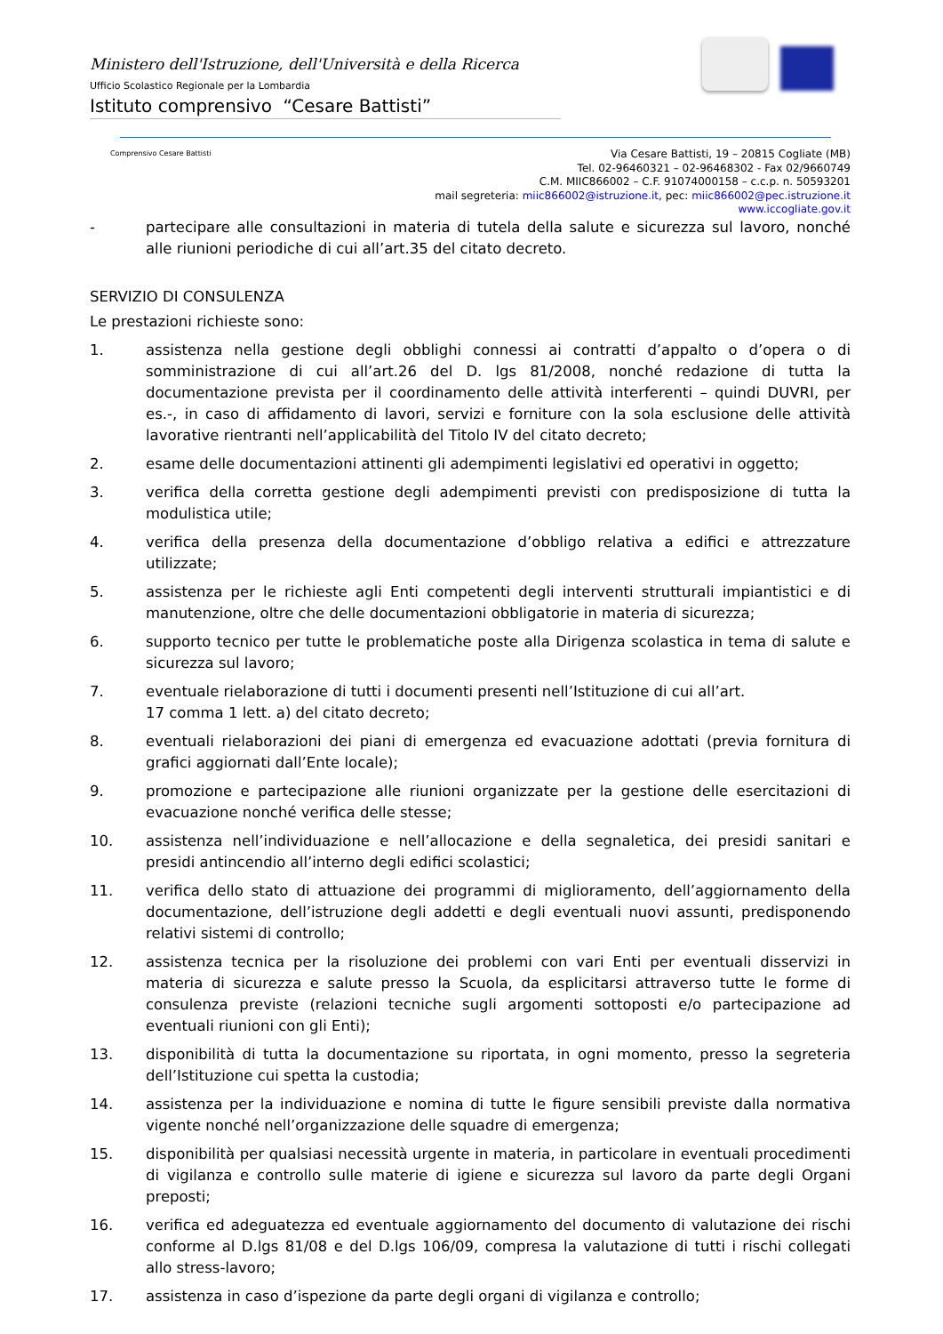Ministero dell'Istruzione, dell'Università e della Ricerca
Ufficio Scolastico Regionale per la Lombardia
Istituto comprensivo “Cesare Battisti”
Comprensivo Cesare Battisti
Via Cesare Battisti, 19 – 20815 Cogliate (MB)
Tel. 02-96460321 – 02-96468302 - Fax 02/9660749
C.M. MIIC866002 – C.F. 91074000158 – c.c.p. n. 50593201
mail segreteria: miic866002@istruzione.it, pec: miic866002@pec.istruzione.it
www.iccogliate.gov.it
- partecipare alle consultazioni in materia di tutela della salute e sicurezza sul lavoro, nonché alle riunioni periodiche di cui all’art.35 del citato decreto.
SERVIZIO DI CONSULENZA
Le prestazioni richieste sono:
1. assistenza nella gestione degli obblighi connessi ai contratti d’appalto o d’opera o di somministrazione di cui all’art.26 del D. lgs 81/2008, nonché redazione di tutta la documentazione prevista per il coordinamento delle attività interferenti – quindi DUVRI, per es.-, in caso di affidamento di lavori, servizi e forniture con la sola esclusione delle attività lavorative rientranti nell’applicabilità del Titolo IV del citato decreto;
2. esame delle documentazioni attinenti gli adempimenti legislativi ed operativi in oggetto;
3. verifica della corretta gestione degli adempimenti previsti con predisposizione di tutta la modulistica utile;
4. verifica della presenza della documentazione d’obbligo relativa a edifici e attrezzature utilizzate;
5. assistenza per le richieste agli Enti competenti degli interventi strutturali impiantistici e di manutenzione, oltre che delle documentazioni obbligatorie in materia di sicurezza;
6. supporto tecnico per tutte le problematiche poste alla Dirigenza scolastica in tema di salute e sicurezza sul lavoro;
7. eventuale rielaborazione di tutti i documenti presenti nell’Istituzione di cui all’art.
17 comma 1 lett. a) del citato decreto;
8. eventuali rielaborazioni dei piani di emergenza ed evacuazione adottati (previa fornitura di grafici aggiornati dall’Ente locale);
9. promozione e partecipazione alle riunioni organizzate per la gestione delle esercitazioni di evacuazione nonché verifica delle stesse;
10. assistenza nell’individuazione e nell’allocazione e della segnaletica, dei presidi sanitari e presidi antincendio all’interno degli edifici scolastici;
11. verifica dello stato di attuazione dei programmi di miglioramento, dell’aggiornamento della documentazione, dell’istruzione degli addetti e degli eventuali nuovi assunti, predisponendo relativi sistemi di controllo;
12. assistenza tecnica per la risoluzione dei problemi con vari Enti per eventuali disservizi in materia di sicurezza e salute presso la Scuola, da esplicitarsi attraverso tutte le forme di consulenza previste (relazioni tecniche sugli argomenti sottoposti e/o partecipazione ad eventuali riunioni con gli Enti);
13. disponibilità di tutta la documentazione su riportata, in ogni momento, presso la segreteria dell’Istituzione cui spetta la custodia;
14. assistenza per la individuazione e nomina di tutte le figure sensibili previste dalla normativa vigente nonché nell’organizzazione delle squadre di emergenza;
15. disponibilità per qualsiasi necessità urgente in materia, in particolare in eventuali procedimenti di vigilanza e controllo sulle materie di igiene e sicurezza sul lavoro da parte degli Organi preposti;
16. verifica ed adeguatezza ed eventuale aggiornamento del documento di valutazione dei rischi conforme al D.lgs 81/08 e del D.lgs 106/09, compresa la valutazione di tutti i rischi collegati allo stress-lavoro;
17. assistenza in caso d’ispezione da parte degli organi di vigilanza e controllo;